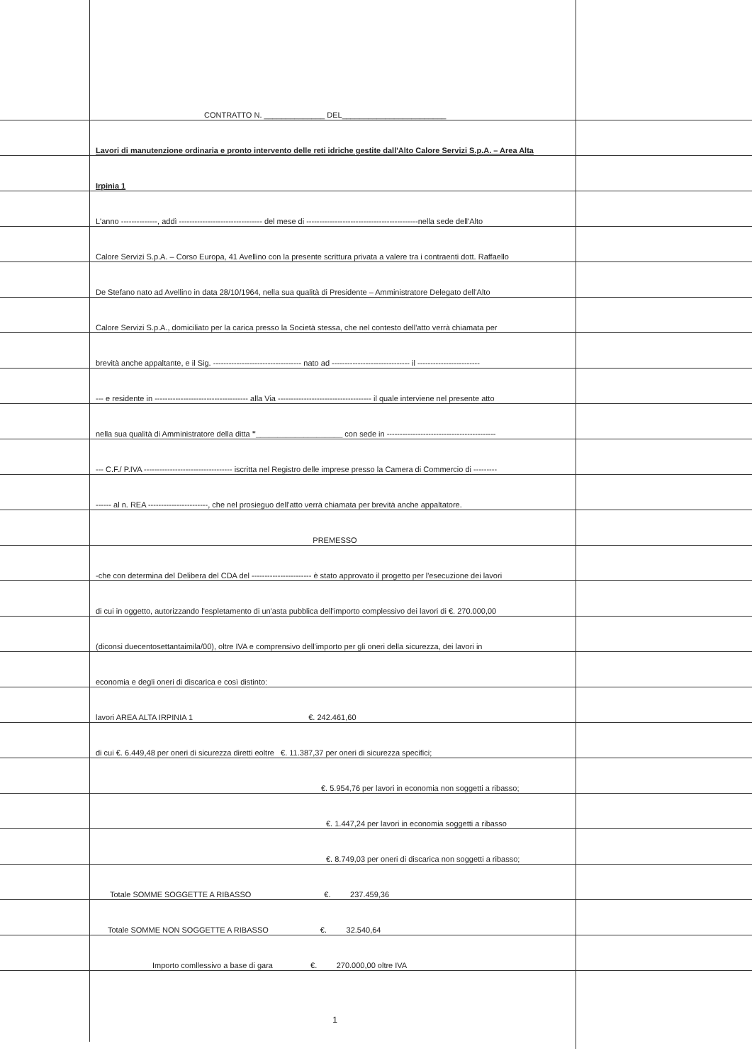CONTRATTO N. ______________ DEL________________________
Lavori di manutenzione ordinaria e pronto intervento delle reti idriche gestite dall'Alto Calore Servizi S.p.A. – Area Alta
Irpinia 1
L'anno --------------, addì -------------------------------- del mese di -------------------------------------------nella sede dell'Alto
Calore Servizi S.p.A. – Corso Europa, 41 Avellino con la presente scrittura privata a valere tra i contraenti dott. Raffaello
De Stefano nato ad Avellino in data 28/10/1964, nella sua qualità di Presidente – Amministratore Delegato dell'Alto
Calore Servizi S.p.A., domiciliato per la carica presso la Società stessa, che nel contesto dell'atto verrà chiamata per
brevità anche appaltante, e il Sig. ---------------------------------- nato ad ------------------------------ il ------------------------
--- e residente in ------------------------------------ alla Via ------------------------------------ il quale interviene nel presente atto
nella sua qualità di Amministratore della ditta "____________________ con sede in ------------------------------------------
--- C.F./ P.IVA ---------------------------------- iscritta nel Registro delle imprese presso la Camera di Commercio di ---------
------ al n. REA -----------------------, che nel prosieguo dell'atto verrà chiamata per brevità anche appaltatore.
PREMESSO
-che con determina del Delibera del CDA del ----------------------- è stato approvato il progetto per l'esecuzione dei lavori
di cui in oggetto, autorizzando l'espletamento di un'asta pubblica dell'importo complessivo dei lavori di €. 270.000,00
(diconsi duecentosettantaimila/00), oltre IVA e comprensivo dell'importo per gli oneri della sicurezza, dei lavori in
economia e degli oneri di discarica e così distinto:
lavori AREA ALTA IRPINIA 1 €. 242.461,60
di cui €. 6.449,48 per oneri di sicurezza diretti eoltre €. 11.387,37 per oneri di sicurezza specifici;
€. 5.954,76 per lavori in economia non soggetti a ribasso;
€. 1.447,24 per lavori in economia soggetti a ribasso
€. 8.749,03 per oneri di discarica non soggetti a ribasso;
Totale SOMME SOGGETTE A RIBASSO €. 237.459,36
Totale SOMME NON SOGGETTE A RIBASSO €. 32.540,64
Importo comllessivo a base di gara €. 270.000,00 oltre IVA
1